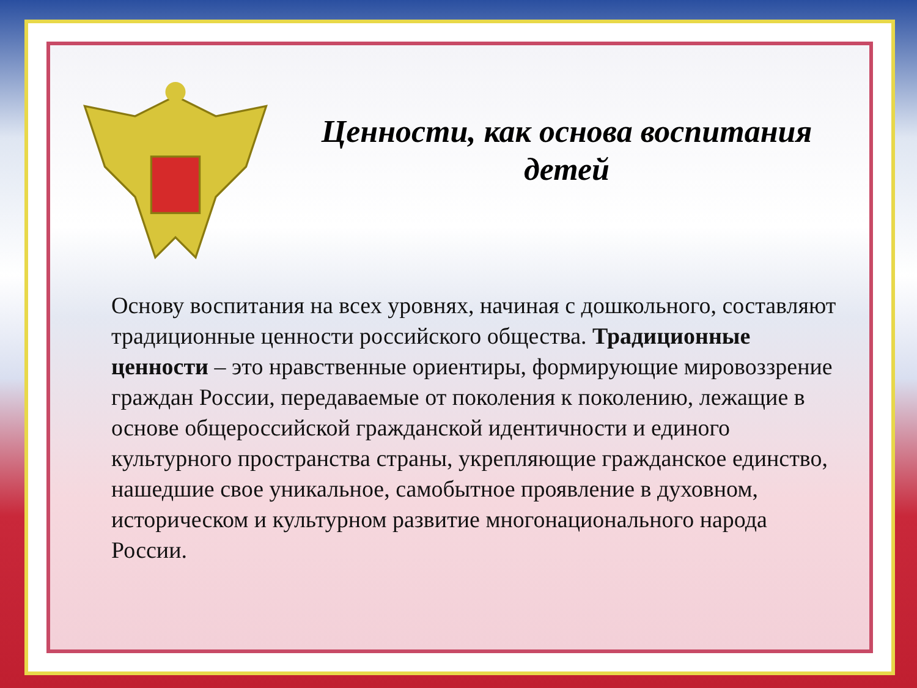Ценности, как основа воспитания детей
Основу воспитания на всех уровнях, начиная с дошкольного, составляют традиционные ценности российского общества. Традиционные ценности – это нравственные ориентиры, формирующие мировоззрение граждан России, передаваемые от поколения к поколению, лежащие в основе общероссийской гражданской идентичности и единого культурного пространства страны, укрепляющие гражданское единство, нашедшие свое уникальное, самобытное проявление в духовном, историческом и культурном развитие многонационального народа России.